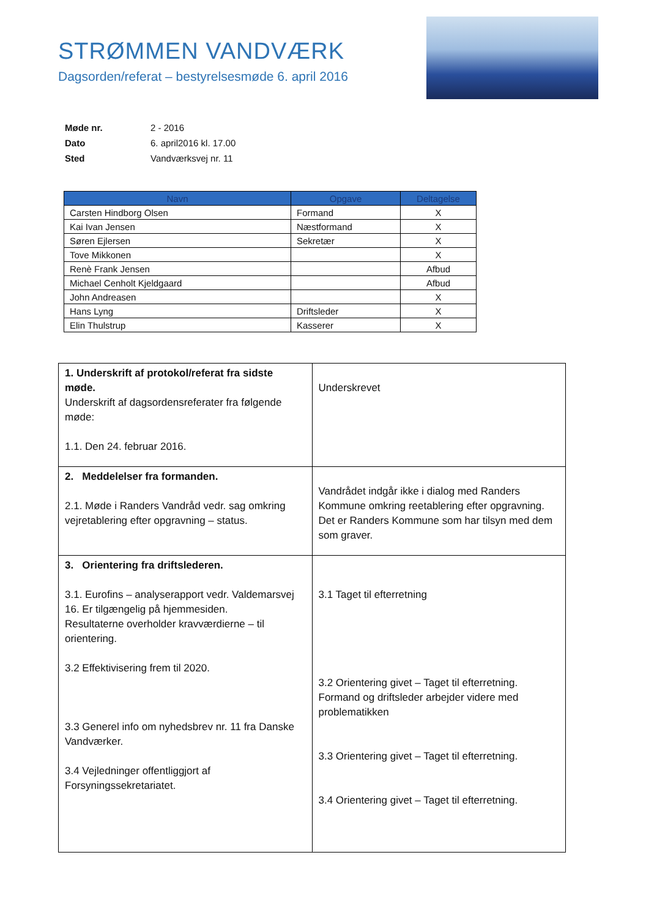STRØMMEN VANDVÆRK
Dagsorden/referat – bestyrelsesmøde 6. april 2016
| Møde nr. | 2 - 2016 |
| Dato | 6. april2016 kl. 17.00 |
| Sted | Vandværksvej nr. 11 |
| Navn | Opgave | Deltagelse |
| --- | --- | --- |
| Carsten Hindborg Olsen | Formand | X |
| Kai Ivan Jensen | Næstformand | X |
| Søren Ejlersen | Sekretær | X |
| Tove Mikkonen | | X |
| Renè Frank Jensen | | Afbud |
| Michael Cenholt Kjeldgaard | | Afbud |
| John Andreasen | | X |
| Hans Lyng | Driftsleder | X |
| Elin Thulstrup | Kasserer | X |
| 1. Underskrift af protokol/referat fra sidste møde. Underskrift af dagsordensreferater fra følgende møde: 1.1. Den 24. februar 2016. | Underskrevet |
| 2. Meddelelser fra formanden. 2.1. Møde i Randers Vandråd vedr. sag omkring vejretablering efter opgravning – status. | Vandrådet indgår ikke i dialog med Randers Kommune omkring reetablering efter opgravning. Det er Randers Kommune som har tilsyn med dem som graver. |
| 3. Orientering fra driftslederen. 3.1. Eurofins – analyserapport vedr. Valdemarsvej 16. Er tilgængelig på hjemmesiden. Resultaterne overholder kravværdierne – til orientering. 3.2 Effektivisering frem til 2020. 3.3 Generel info om nyhedsbrev nr. 11 fra Danske Vandværker. 3.4 Vejledninger offentliggjort af Forsyningssekretariatet. | 3.1 Taget til efterretning 3.2 Orientering givet – Taget til efterretning. Formand og driftsleder arbejder videre med problematikken 3.3 Orientering givet – Taget til efterretning. 3.4 Orientering givet – Taget til efterretning. |